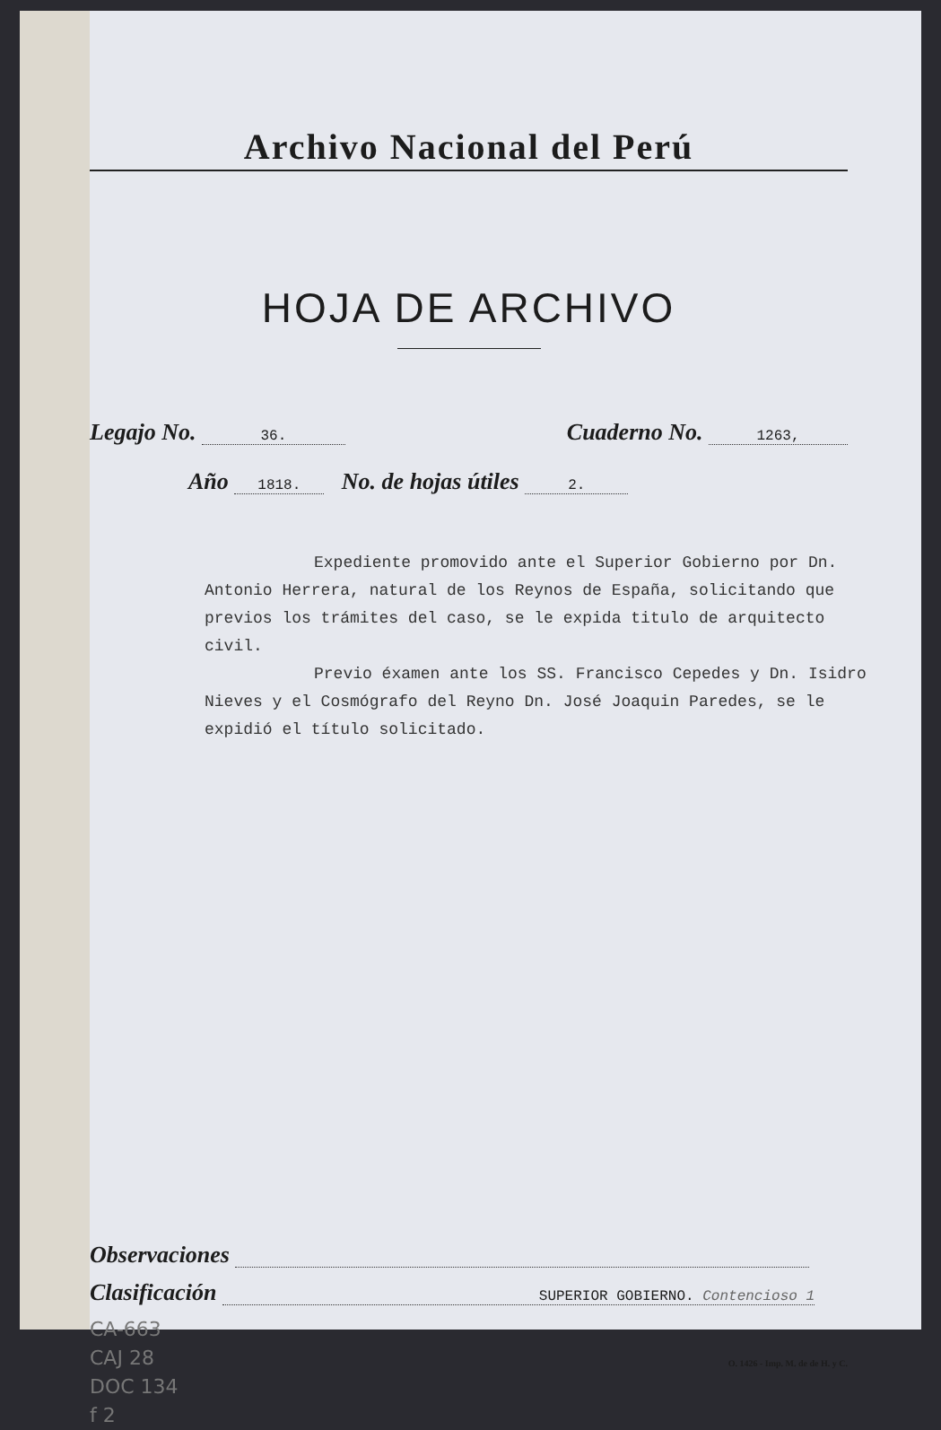Archivo Nacional del Perú
HOJA DE ARCHIVO
Legajo No. 36. Cuaderno No. 1263,
Año 1818. No. de hojas útiles 2.
Expediente promovido ante el Superior Gobierno por Dn. Antonio Herrera, natural de los Reynos de España, solicitando que previos los trámites del caso, se le expida titulo de arquitecto civil.
Previo éxamen ante los SS. Francisco Cepedes y Dn. Isidro Nieves y el Cosmógrafo del Reyno Dn. José Joaquin Paredes, se le expidió el título solicitado.
Observaciones
Clasificación SUPERIOR GOBIERNO. Contencioso 1
CA-663
CAJ 28
DOC 134
f 2
O. 1426 - Imp. M. de de H. y C.